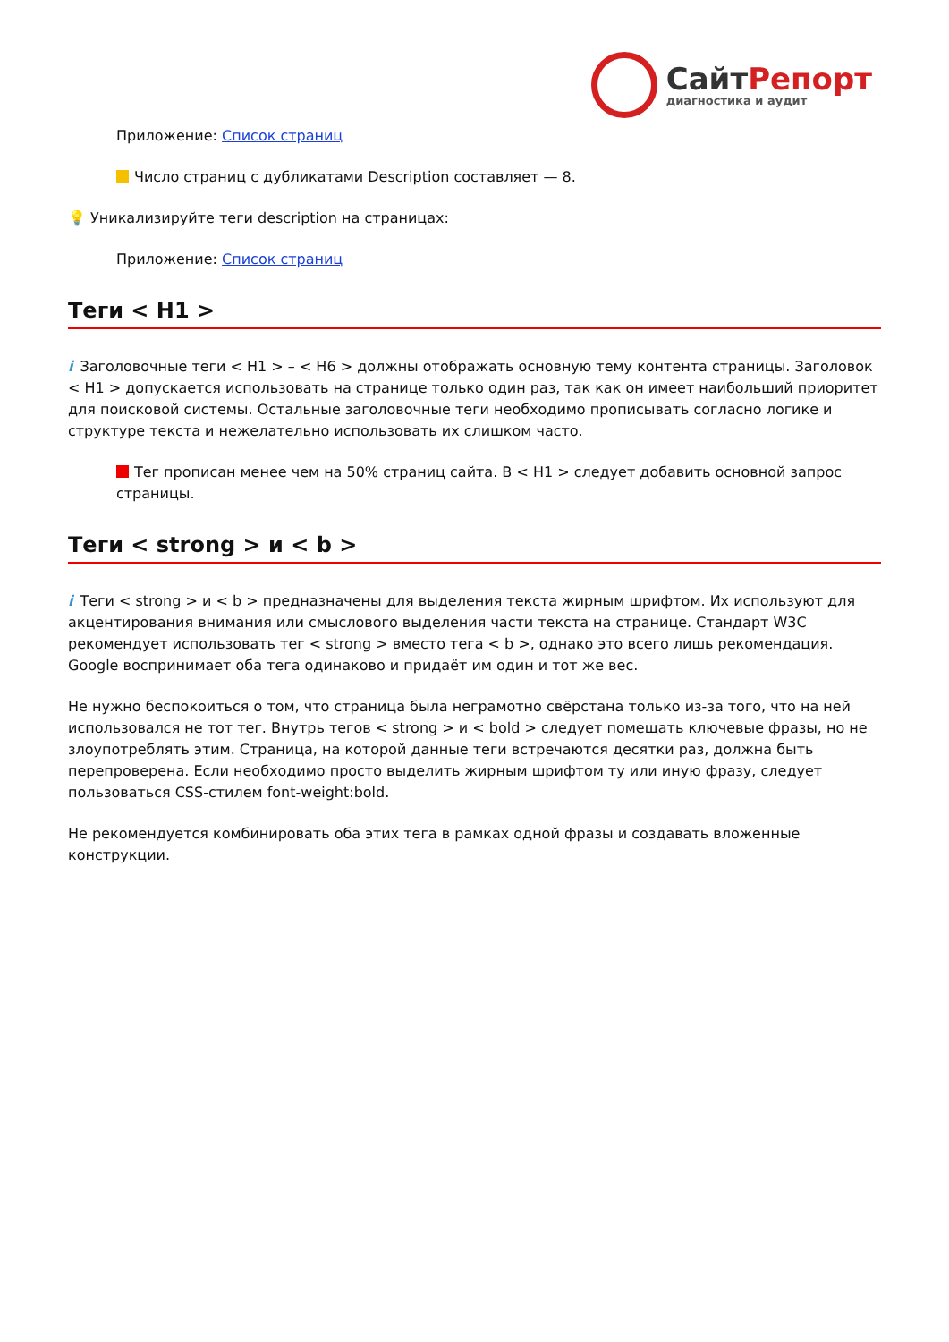СайтРепорт
диагностика и аудит
Приложение: Список страниц
Число страниц с дубликатами Description составляет — 8.
💡 Уникализируйте теги description на страницах:
Приложение: Список страниц
Теги < H1 >
i Заголовочные теги < H1 > – < H6 > должны отображать основную тему контента страницы. Заголовок < H1 > допускается использовать на странице только один раз, так как он имеет наибольший приоритет для поисковой системы. Остальные заголовочные теги необходимо прописывать согласно логике и структуре текста и нежелательно использовать их слишком часто.
Тег прописан менее чем на 50% страниц сайта. В < H1 > следует добавить основной запрос страницы.
Теги < strong > и < b >
i Теги < strong > и < b > предназначены для выделения текста жирным шрифтом. Их используют для акцентирования внимания или смыслового выделения части текста на странице. Стандарт W3C рекомендует использовать тег < strong > вместо тега < b >, однако это всего лишь рекомендация. Google воспринимает оба тега одинаково и придаёт им один и тот же вес.
Не нужно беспокоиться о том, что страница была неграмотно свёрстана только из-за того, что на ней использовался не тот тег. Внутрь тегов < strong > и < bold > следует помещать ключевые фразы, но не злоупотреблять этим. Страница, на которой данные теги встречаются десятки раз, должна быть перепроверена. Если необходимо просто выделить жирным шрифтом ту или иную фразу, следует пользоваться CSS-стилем font-weight:bold.
Не рекомендуется комбинировать оба этих тега в рамках одной фразы и создавать вложенные конструкции.